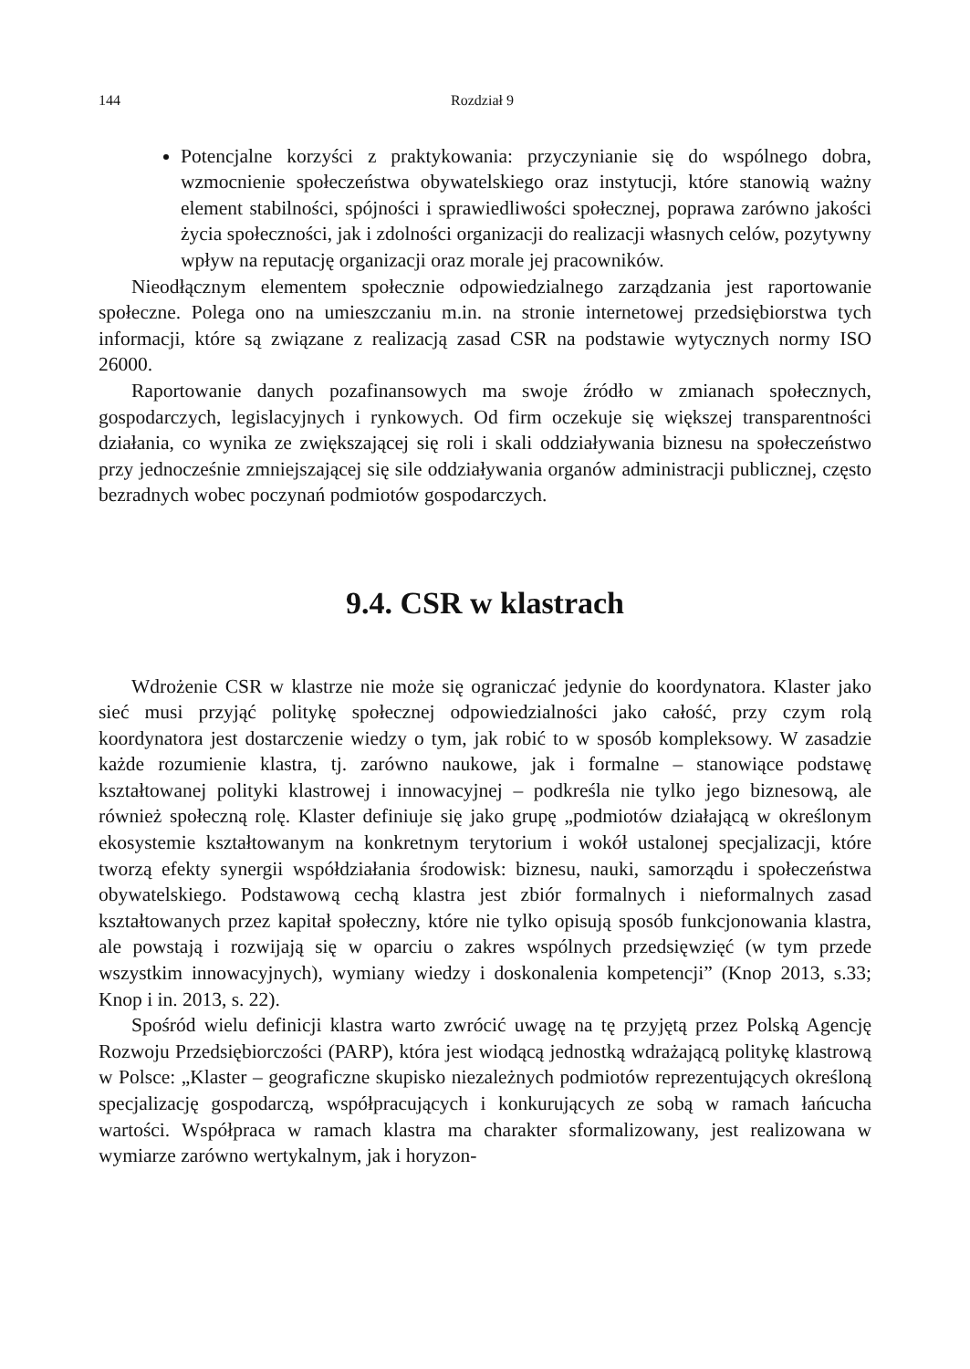144 Rozdział 9
Potencjalne korzyści z praktykowania: przyczynianie się do wspólnego dobra, wzmocnienie społeczeństwa obywatelskiego oraz instytucji, które stanowią ważny element stabilności, spójności i sprawiedliwości społecznej, poprawa zarówno jakości życia społeczności, jak i zdolności organizacji do realizacji własnych celów, pozytywny wpływ na reputację organizacji oraz morale jej pracowników.
Nieodłącznym elementem społecznie odpowiedzialnego zarządzania jest raportowanie społeczne. Polega ono na umieszczaniu m.in. na stronie internetowej przedsiębiorstwa tych informacji, które są związane z realizacją zasad CSR na podstawie wytycznych normy ISO 26000.
Raportowanie danych pozafinansowych ma swoje źródło w zmianach społecznych, gospodarczych, legislacyjnych i rynkowych. Od firm oczekuje się większej transparentności działania, co wynika ze zwiększającej się roli i skali oddziaływania biznesu na społeczeństwo przy jednocześnie zmniejszającej się sile oddziaływania organów administracji publicznej, często bezradnych wobec poczynań podmiotów gospodarczych.
9.4. CSR w klastrach
Wdrożenie CSR w klastrze nie może się ograniczać jedynie do koordynatora. Klaster jako sieć musi przyjąć politykę społecznej odpowiedzialności jako całość, przy czym rolą koordynatora jest dostarczenie wiedzy o tym, jak robić to w sposób kompleksowy. W zasadzie każde rozumienie klastra, tj. zarówno naukowe, jak i formalne – stanowiące podstawę kształtowanej polityki klastrowej i innowacyjnej – podkreśla nie tylko jego biznesową, ale również społeczną rolę. Klaster definiuje się jako grupę „podmiotów działającą w określonym ekosystemie kształtowanym na konkretnym terytorium i wokół ustalonej specjalizacji, które tworzą efekty synergii współdziałania środowisk: biznesu, nauki, samorządu i społeczeństwa obywatelskiego. Podstawową cechą klastra jest zbiór formalnych i nieformalnych zasad kształtowanych przez kapitał społeczny, które nie tylko opisują sposób funkcjonowania klastra, ale powstają i rozwijają się w oparciu o zakres wspólnych przedsięwzięć (w tym przede wszystkim innowacyjnych), wymiany wiedzy i doskonalenia kompetencji” (Knop 2013, s.33; Knop i in. 2013, s. 22).
Spośród wielu definicji klastra warto zwrócić uwagę na tę przyjętą przez Polską Agencję Rozwoju Przedsiębiorczości (PARP), która jest wiodącą jednostką wdrażającą politykę klastrową w Polsce: „Klaster – geograficzne skupisko niezależnych podmiotów reprezentujących określoną specjalizację gospodarczą, współpracujących i konkurujących ze sobą w ramach łańcucha wartości. Współpraca w ramach klastra ma charakter sformalizowany, jest realizowana w wymiarze zarówno wertykalnym, jak i horyzon-